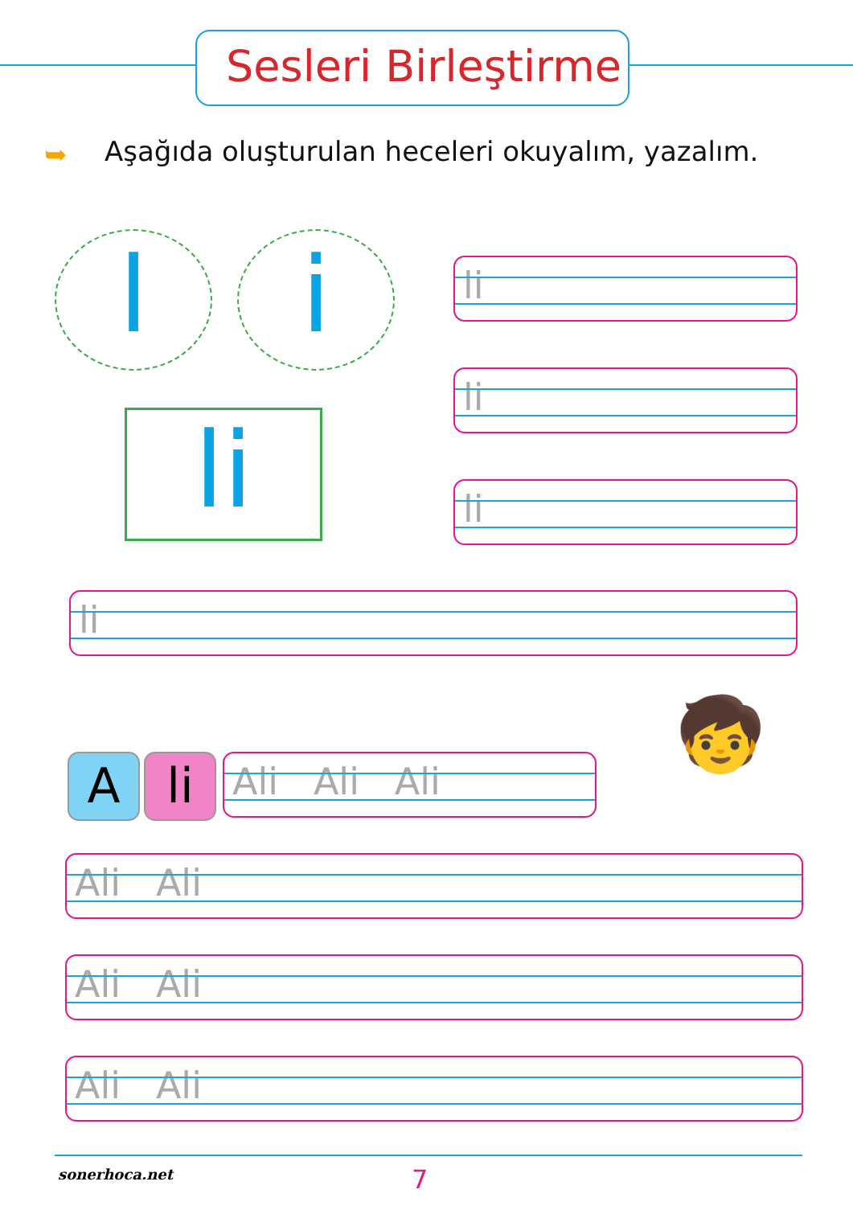Sesleri Birleştirme
➥
Aşağıda oluşturulan heceleri okuyalım, yazalım.
l i
li
li
li
li
li
A li Ali Ali Ali 🧒
Ali Ali
Ali Ali
Ali Ali
sonerhoca.net 7